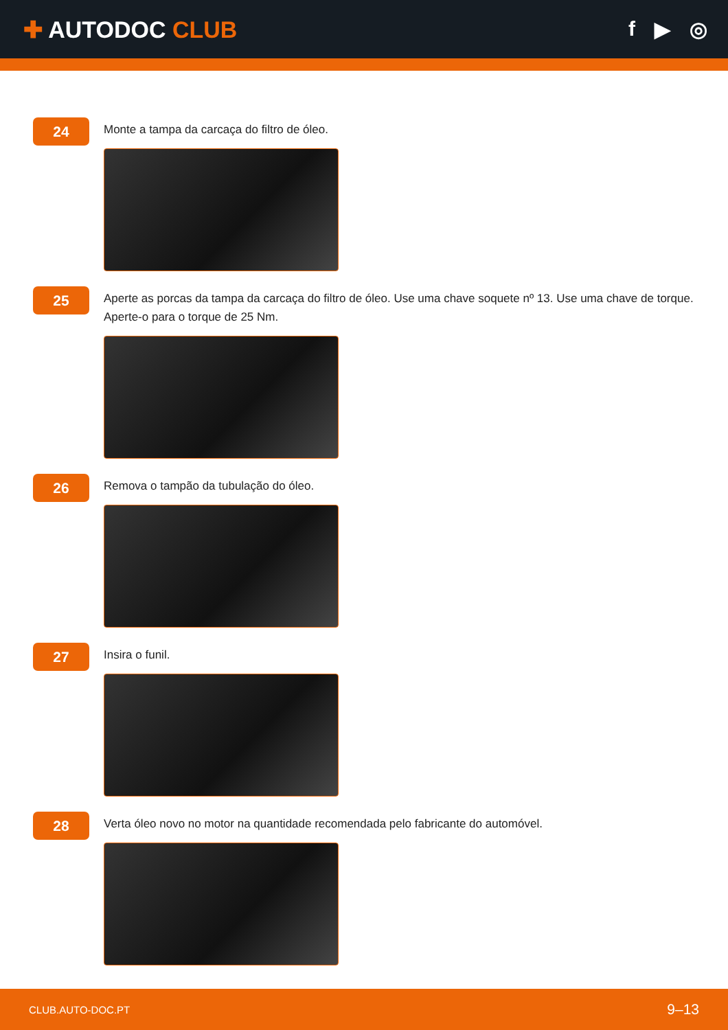✚ AUTODOC CLUB f ▶ ◎
24
Monte a tampa da carcaça do filtro de óleo.
25
Aperte as porcas da tampa da carcaça do filtro de óleo. Use uma chave soquete nº 13. Use uma chave de torque. Aperte-o para o torque de 25 Nm.
26
Remova o tampão da tubulação do óleo.
27
Insira o funil.
28
Verta óleo novo no motor na quantidade recomendada pelo fabricante do automóvel.
CLUB.AUTO-DOC.PT 9–13